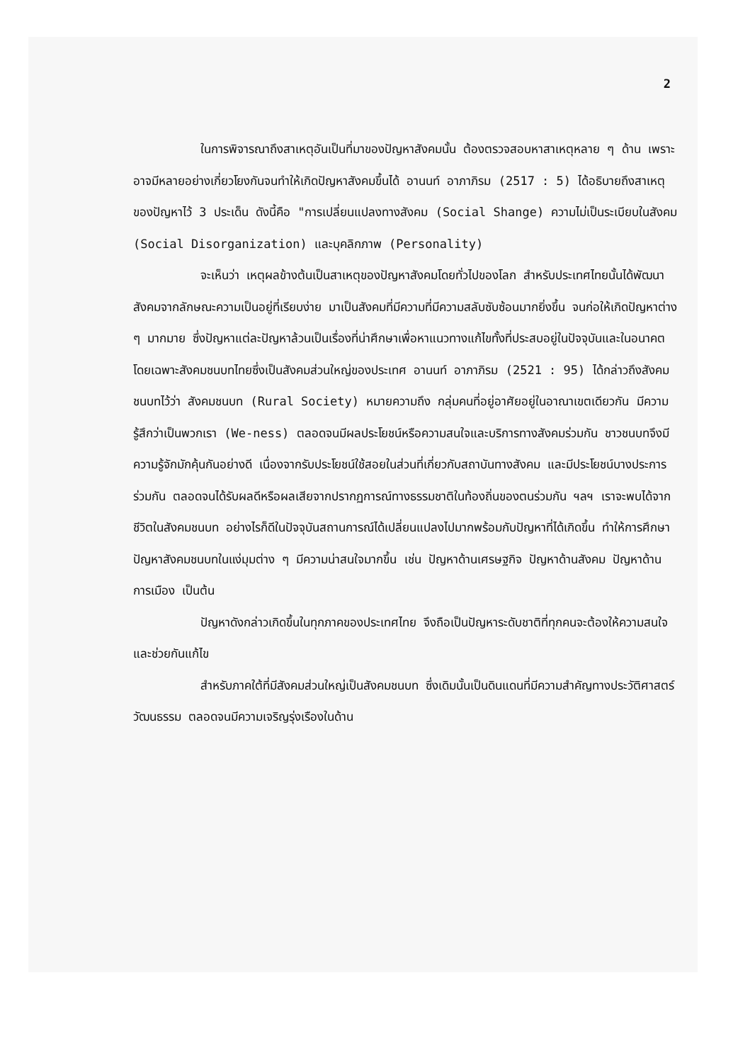2
ในการพิจารณาถึงสาเหตุอันเป็นที่มาของปัญหาสังคมนั้น ต้องตรวจสอบหาสาเหตุหลาย ๆ ด้าน เพราะอาจมีหลายอย่างเกี่ยวโยงกันจนทำให้เกิดปัญหาสังคมขึ้นได้ อานนท์ อาภาภิรม (2517 : 5) ได้อธิบายถึงสาเหตุของปัญหาไว้ 3 ประเด็น ดังนี้คือ "การเปลี่ยนแปลงทางสังคม (Social Shange) ความไม่เป็นระเบียบในสังคม (Social Disorganization) และบุคลิกภาพ (Personality)
จะเห็นว่า เหตุผลข้างต้นเป็นสาเหตุของปัญหาสังคมโดยทั่วไปของโลก สำหรับประเทศไทยนั้นได้พัฒนาสังคมจากลักษณะความเป็นอยู่ที่เรียบง่าย มาเป็นสังคมที่มีความที่มีความสลับซับซ้อนมากยิ่งขึ้น จนก่อให้เกิดปัญหาต่าง ๆ มากมาย ซึ่งปัญหาแต่ละปัญหาล้วนเป็นเรื่องที่น่าศึกษาเพื่อหาแนวทางแก้ไขทั้งที่ประสบอยู่ในปัจจุบันและในอนาคต โดยเฉพาะสังคมชนบทไทยซึ่งเป็นสังคมส่วนใหญ่ของประเทศ อานนท์ อาภาภิรม (2521 : 95) ได้กล่าวถึงสังคมชนบทไว้ว่า สังคมชนบท (Rural Society) หมายความถึง กลุ่มคนที่อยู่อาศัยอยู่ในอาณาเขตเดียวกัน มีความรู้สึกว่าเป็นพวกเรา (We-ness) ตลอดจนมีผลประโยชน์หรือความสนใจและบริการทางสังคมร่วมกัน ชาวชนบทจึงมีความรู้จักมักคุ้นกันอย่างดี เนื่องจากรับประโยชน์ใช้สอยในส่วนที่เกี่ยวกับสถาบันทางสังคม และมีประโยชน์บางประการร่วมกัน ตลอดจนได้รับผลดีหรือผลเสียจากปรากฏการณ์ทางธรรมชาติในท้องถิ่นของตนร่วมกัน ฯลฯ เราจะพบได้จากชีวิตในสังคมชนบท อย่างไรก็ดีในปัจจุบันสถานการณ์ได้เปลี่ยนแปลงไปมากพร้อมกับปัญหาที่ได้เกิดขึ้น ทำให้การศึกษาปัญหาสังคมชนบทในแง่มุมต่าง ๆ มีความน่าสนใจมากขึ้น เช่น ปัญหาด้านเศรษฐกิจ ปัญหาด้านสังคม ปัญหาด้านการเมือง เป็นต้น
ปัญหาดังกล่าวเกิดขึ้นในทุกภาคของประเทศไทย จึงถือเป็นปัญหาระดับชาติที่ทุกคนจะต้องให้ความสนใจและช่วยกันแก้ไข
สำหรับภาคใต้ที่มีสังคมส่วนใหญ่เป็นสังคมชนบท ซึ่งเดิมนั้นเป็นดินแดนที่มีความสำคัญทางประวัติศาสตร์ วัฒนธรรม ตลอดจนมีความเจริญรุ่งเรืองในด้าน